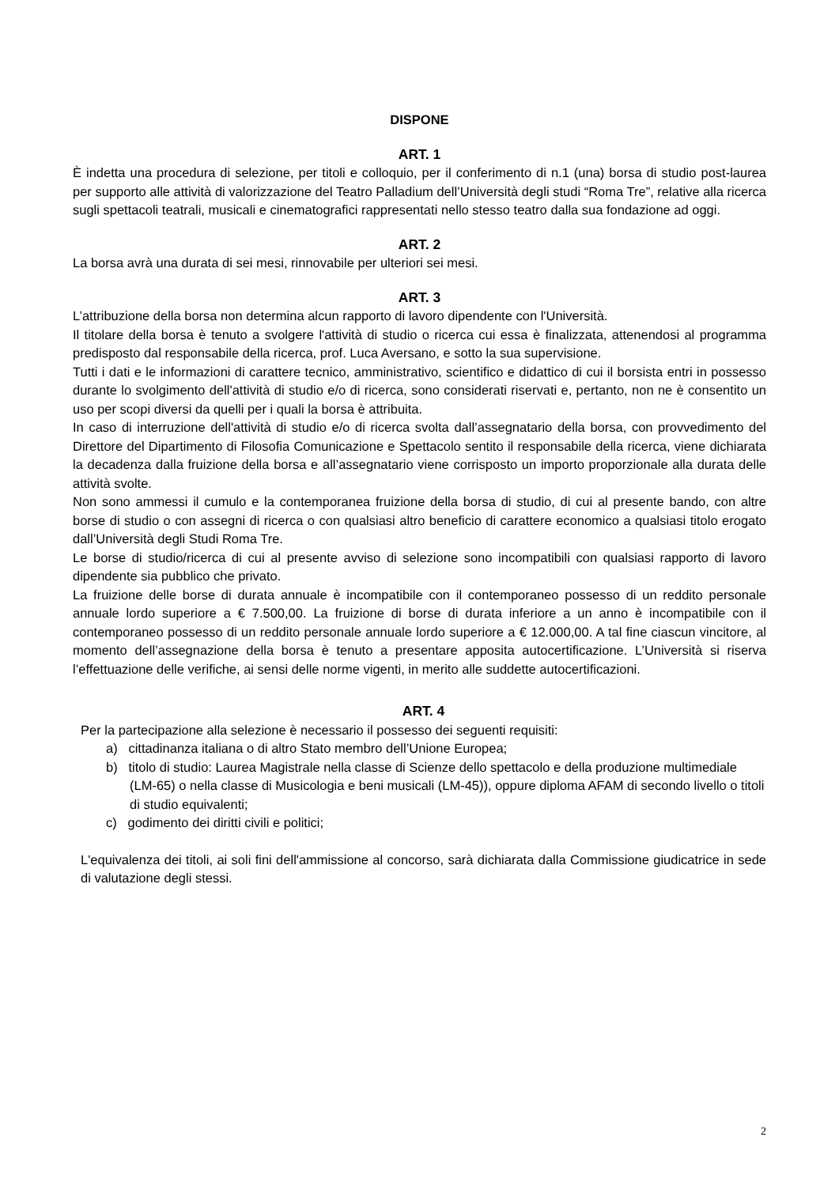DISPONE
ART. 1
È indetta una procedura di selezione, per titoli e colloquio, per il conferimento di n.1 (una) borsa di studio post-laurea per supporto alle attività di valorizzazione del Teatro Palladium dell’Università degli studi “Roma Tre”, relative alla ricerca sugli spettacoli teatrali, musicali e cinematografici rappresentati nello stesso teatro dalla sua fondazione ad oggi.
ART. 2
La borsa avrà una durata di sei mesi, rinnovabile per ulteriori sei mesi.
ART. 3
L’attribuzione della borsa non determina alcun rapporto di lavoro dipendente con l'Università.
Il titolare della borsa è tenuto a svolgere l'attività di studio o ricerca cui essa è finalizzata, attenendosi al programma predisposto dal responsabile della ricerca, prof. Luca Aversano, e sotto la sua supervisione.
Tutti i dati e le informazioni di carattere tecnico, amministrativo, scientifico e didattico di cui il borsista entri in possesso durante lo svolgimento dell'attività di studio e/o di ricerca, sono considerati riservati e, pertanto, non ne è consentito un uso per scopi diversi da quelli per i quali la borsa è attribuita.
In caso di interruzione dell'attività di studio e/o di ricerca svolta dall’assegnatario della borsa, con provvedimento del Direttore del Dipartimento di Filosofia Comunicazione e Spettacolo sentito il responsabile della ricerca, viene dichiarata la decadenza dalla fruizione della borsa e all’assegnatario viene corrisposto un importo proporzionale alla durata delle attività svolte.
Non sono ammessi il cumulo e la contemporanea fruizione della borsa di studio, di cui al presente bando, con altre borse di studio o con assegni di ricerca o con qualsiasi altro beneficio di carattere economico a qualsiasi titolo erogato dall’Università degli Studi Roma Tre.
Le borse di studio/ricerca di cui al presente avviso di selezione sono incompatibili con qualsiasi rapporto di lavoro dipendente sia pubblico che privato.
La fruizione delle borse di durata annuale è incompatibile con il contemporaneo possesso di un reddito personale annuale lordo superiore a € 7.500,00. La fruizione di borse di durata inferiore a un anno è incompatibile con il contemporaneo possesso di un reddito personale annuale lordo superiore a € 12.000,00. A tal fine ciascun vincitore, al momento dell’assegnazione della borsa è tenuto a presentare apposita autocertificazione. L’Università si riserva l’effettuazione delle verifiche, ai sensi delle norme vigenti, in merito alle suddette autocertificazioni.
ART. 4
Per la partecipazione alla selezione è necessario il possesso dei seguenti requisiti:
a) cittadinanza italiana o di altro Stato membro dell’Unione Europea;
b) titolo di studio: Laurea Magistrale nella classe di Scienze dello spettacolo e della produzione multimediale (LM-65) o nella classe di Musicologia e beni musicali (LM-45)), oppure diploma AFAM di secondo livello o titoli di studio equivalenti;
c) godimento dei diritti civili e politici;
L'equivalenza dei titoli, ai soli fini dell'ammissione al concorso, sarà dichiarata dalla Commissione giudicatrice in sede di valutazione degli stessi.
2